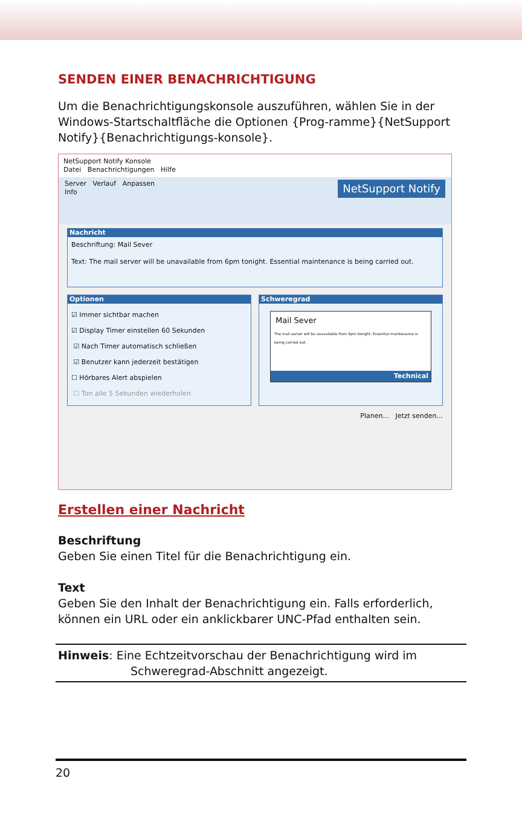SENDEN EINER BENACHRICHTIGUNG
Um die Benachrichtigungskonsole auszuführen, wählen Sie in der Windows-Startschaltfläche die Optionen {Prog-ramme}{NetSupport Notify}{Benachrichtigungs-konsole}.
NetSupport Notify Konsole
Datei Benachrichtigungen Hilfe
Server Verlauf Anpassen NetSupport Notify
Info
Nachricht
Beschriftung: Mail Sever
Text: The mail server will be unavailable from 6pm tonight. Essential maintenance is being carried out.
Optionen
☑ Immer sichtbar machen
☑ Display Timer einstellen 60 Sekunden
☑ Nach Timer automatisch schließen
☑ Benutzer kann jederzeit bestätigen
☐ Hörbares Alert abspielen
☐ Ton alle 5 Sekunden wiederholen
Schweregrad
Mail Sever
The mail server will be unavailable from 6pm tonight. Essential maintenance is being carried out.
Technical
Planen... Jetzt senden...
Erstellen einer Nachricht
Beschriftung
Geben Sie einen Titel für die Benachrichtigung ein.
Text
Geben Sie den Inhalt der Benachrichtigung ein. Falls erforderlich, können ein URL oder ein anklickbarer UNC-Pfad enthalten sein.
Hinweis: Eine Echtzeitvorschau der Benachrichtigung wird im
Schweregrad-Abschnitt angezeigt.
20